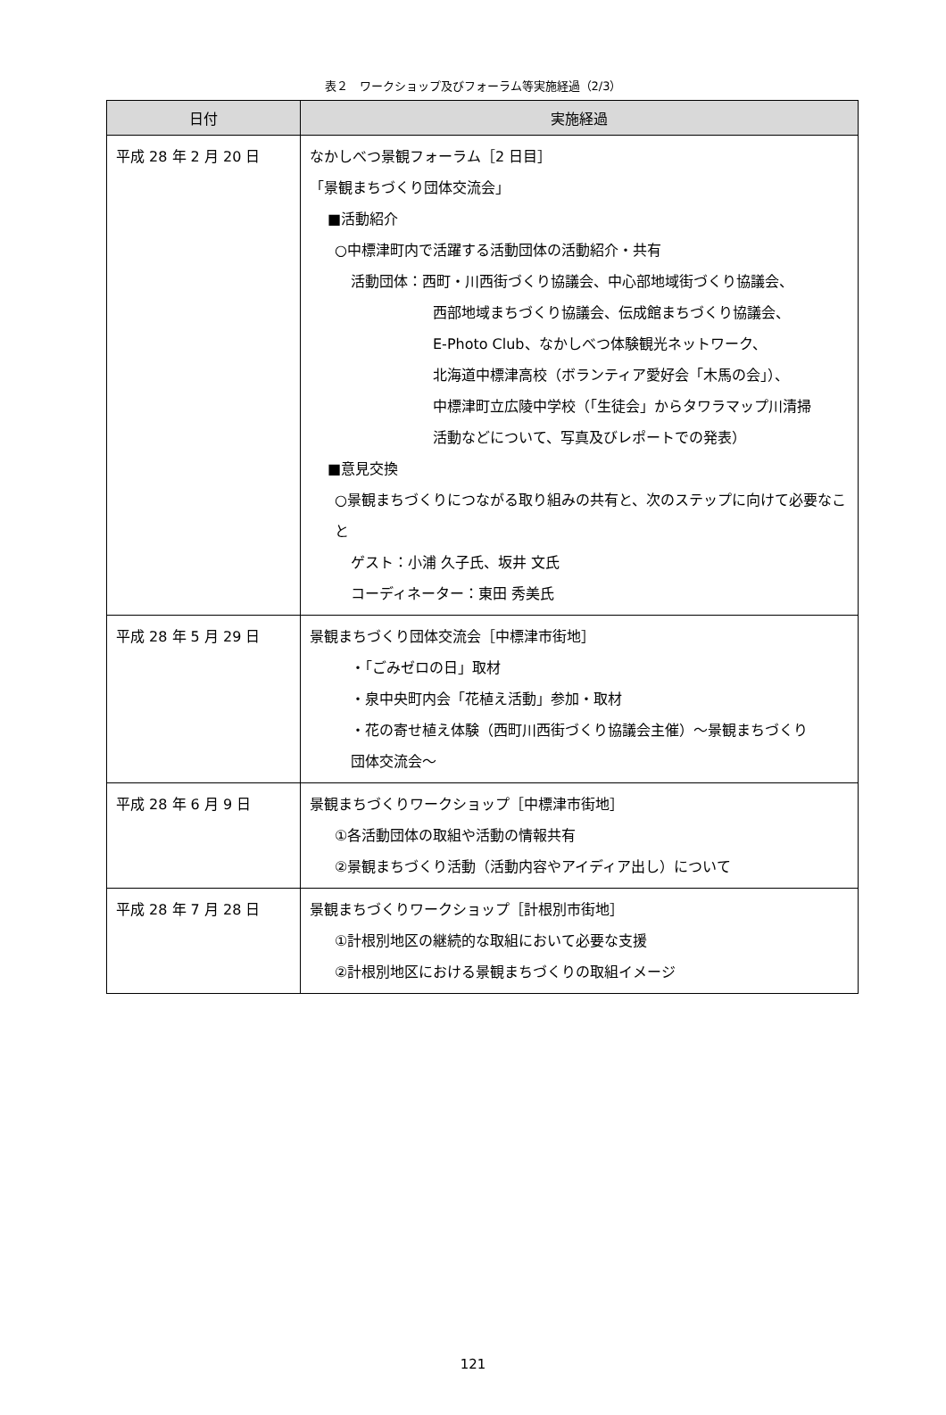表２　ワークショップ及びフォーラム等実施経過（2/3）
| 日付 | 実施経過 |
| --- | --- |
| 平成 28 年 2 月 20 日 | なかしべつ景観フォーラム［2 日目］ 「景観まちづくり団体交流会」 ■活動紹介 ○中標津町内で活躍する活動団体の活動紹介・共有 活動団体：西町・川西街づくり協議会、中心部地域街づくり協議会、 西部地域まちづくり協議会、伝成館まちづくり協議会、 E-Photo Club、なかしべつ体験観光ネットワーク、 北海道中標津高校（ボランティア愛好会「木馬の会」）、 中標津町立広陵中学校（「生徒会」からタワラマップ川清掃 活動などについて、写真及びレポートでの発表） ■意見交換 ○景観まちづくりにつながる取り組みの共有と、次のステップに向けて必要なこと ゲスト：小浦 久子氏、坂井 文氏 コーディネーター：東田 秀美氏 |
| 平成 28 年 5 月 29 日 | 景観まちづくり団体交流会［中標津市街地］ ・「ごみゼロの日」取材 ・泉中央町内会「花植え活動」参加・取材 ・花の寄せ植え体験（西町川西街づくり協議会主催）～景観まちづくり 団体交流会～ |
| 平成 28 年 6 月 9 日 | 景観まちづくりワークショップ［中標津市街地］ ①各活動団体の取組や活動の情報共有 ②景観まちづくり活動（活動内容やアイディア出し）について |
| 平成 28 年 7 月 28 日 | 景観まちづくりワークショップ［計根別市街地］ ①計根別地区の継続的な取組において必要な支援 ②計根別地区における景観まちづくりの取組イメージ |
121